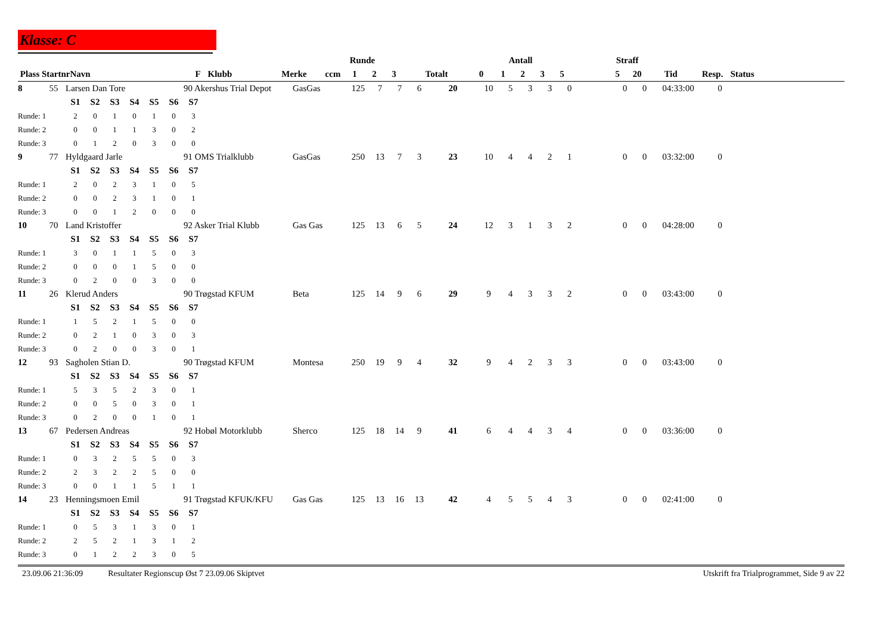Klasse: C
| | | | | | | Runde | | | | | Antall | | | | | | Straff | | | | |
| --- | --- | --- | --- | --- | --- | --- | --- | --- | --- | --- | --- | --- | --- | --- | --- | --- | --- | --- | --- | --- | --- |
| Plass | Startnr | Navn | F | Klubb | Merke | ccm | 1 | 2 | 3 | Totalt | 0 | 1 | 2 | 3 | 5 | | 5 | 20 | Tid | Resp. | Status |
| 8 | 55 | Larsen Dan Tore | | | | | | 90 Akershus Trial Depot | GasGas | 125 | 7 | 7 | 6 | 20 | 10 | 5 | 3 | 3 | 0 | | 0 | 0 | 04:33:00 | 0 | |
| | | S1 | S2 | S3 | S4 | S5 | S6 | S7 | | | | | | | | | | | | | | | | | |
| Runde: 1 | | 2 | 0 | 1 | 0 | 1 | 0 | 3 | | | | | | | | | | | | | | | | | |
| Runde: 2 | | 0 | 0 | 1 | 1 | 3 | 0 | 2 | | | | | | | | | | | | | | | | | |
| Runde: 3 | | 0 | 1 | 2 | 0 | 3 | 0 | 0 | | | | | | | | | | | | | | | | | |
| 9 | 77 | Hyldgaard Jarle | | | | | | 91 OMS Trialklubb | GasGas | 250 | 13 | 7 | 3 | 23 | 10 | 4 | 4 | 2 | 1 | | 0 | 0 | 03:32:00 | 0 | |
| | | S1 | S2 | S3 | S4 | S5 | S6 | S7 | | | | | | | | | | | | | | | | | |
| Runde: 1 | | 2 | 0 | 2 | 3 | 1 | 0 | 5 | | | | | | | | | | | | | | | | | |
| Runde: 2 | | 0 | 0 | 2 | 3 | 1 | 0 | 1 | | | | | | | | | | | | | | | | | |
| Runde: 3 | | 0 | 0 | 1 | 2 | 0 | 0 | 0 | | | | | | | | | | | | | | | | | |
| 10 | 70 | Land Kristoffer | | | | | | 92 Asker Trial Klubb | Gas Gas | 125 | 13 | 6 | 5 | 24 | 12 | 3 | 1 | 3 | 2 | | 0 | 0 | 04:28:00 | 0 | |
| | | S1 | S2 | S3 | S4 | S5 | S6 | S7 | | | | | | | | | | | | | | | | | |
| Runde: 1 | | 3 | 0 | 1 | 1 | 5 | 0 | 3 | | | | | | | | | | | | | | | | | |
| Runde: 2 | | 0 | 0 | 0 | 1 | 5 | 0 | 0 | | | | | | | | | | | | | | | | | |
| Runde: 3 | | 0 | 2 | 0 | 0 | 3 | 0 | 0 | | | | | | | | | | | | | | | | | |
| 11 | 26 | Klerud Anders | | | | | | 90 Trøgstad KFUM | Beta | 125 | 14 | 9 | 6 | 29 | 9 | 4 | 3 | 3 | 2 | | 0 | 0 | 03:43:00 | 0 | |
| | | S1 | S2 | S3 | S4 | S5 | S6 | S7 | | | | | | | | | | | | | | | | | |
| Runde: 1 | | 1 | 5 | 2 | 1 | 5 | 0 | 0 | | | | | | | | | | | | | | | | | |
| Runde: 2 | | 0 | 2 | 1 | 0 | 3 | 0 | 3 | | | | | | | | | | | | | | | | | |
| Runde: 3 | | 0 | 2 | 0 | 0 | 3 | 0 | 1 | | | | | | | | | | | | | | | | | |
| 12 | 93 | Sagholen Stian D. | | | | | | 90 Trøgstad KFUM | Montesa | 250 | 19 | 9 | 4 | 32 | 9 | 4 | 2 | 3 | 3 | | 0 | 0 | 03:43:00 | 0 | |
| | | S1 | S2 | S3 | S4 | S5 | S6 | S7 | | | | | | | | | | | | | | | | | |
| Runde: 1 | | 5 | 3 | 5 | 2 | 3 | 0 | 1 | | | | | | | | | | | | | | | | | |
| Runde: 2 | | 0 | 0 | 5 | 0 | 3 | 0 | 1 | | | | | | | | | | | | | | | | | |
| Runde: 3 | | 0 | 2 | 0 | 0 | 1 | 0 | 1 | | | | | | | | | | | | | | | | | |
| 13 | 67 | Pedersen Andreas | | | | | | 92 Hobøl Motorklubb | Sherco | 125 | 18 | 14 | 9 | 41 | 6 | 4 | 4 | 3 | 4 | | 0 | 0 | 03:36:00 | 0 | |
| | | S1 | S2 | S3 | S4 | S5 | S6 | S7 | | | | | | | | | | | | | | | | | |
| Runde: 1 | | 0 | 3 | 2 | 5 | 5 | 0 | 3 | | | | | | | | | | | | | | | | | |
| Runde: 2 | | 2 | 3 | 2 | 2 | 5 | 0 | 0 | | | | | | | | | | | | | | | | | |
| Runde: 3 | | 0 | 0 | 1 | 1 | 5 | 1 | 1 | | | | | | | | | | | | | | | | | |
| 14 | 23 | Henningsmoen Emil | | | | | | 91 Trøgstad KFUK/KFU | Gas Gas | 125 | 13 | 16 | 13 | 42 | 4 | 5 | 5 | 4 | 3 | | 0 | 0 | 02:41:00 | 0 | |
| | | S1 | S2 | S3 | S4 | S5 | S6 | S7 | | | | | | | | | | | | | | | | | |
| Runde: 1 | | 0 | 5 | 3 | 1 | 3 | 0 | 1 | | | | | | | | | | | | | | | | | |
| Runde: 2 | | 2 | 5 | 2 | 1 | 3 | 1 | 2 | | | | | | | | | | | | | | | | | |
| Runde: 3 | | 0 | 1 | 2 | 2 | 3 | 0 | 5 | | | | | | | | | | | | | | | | | |
23.09.06 21:36:09 Resultater Regionscup Øst 7 23.09.06 Skiptvet Utskrift fra Trialprogrammet, Side 9 av 22